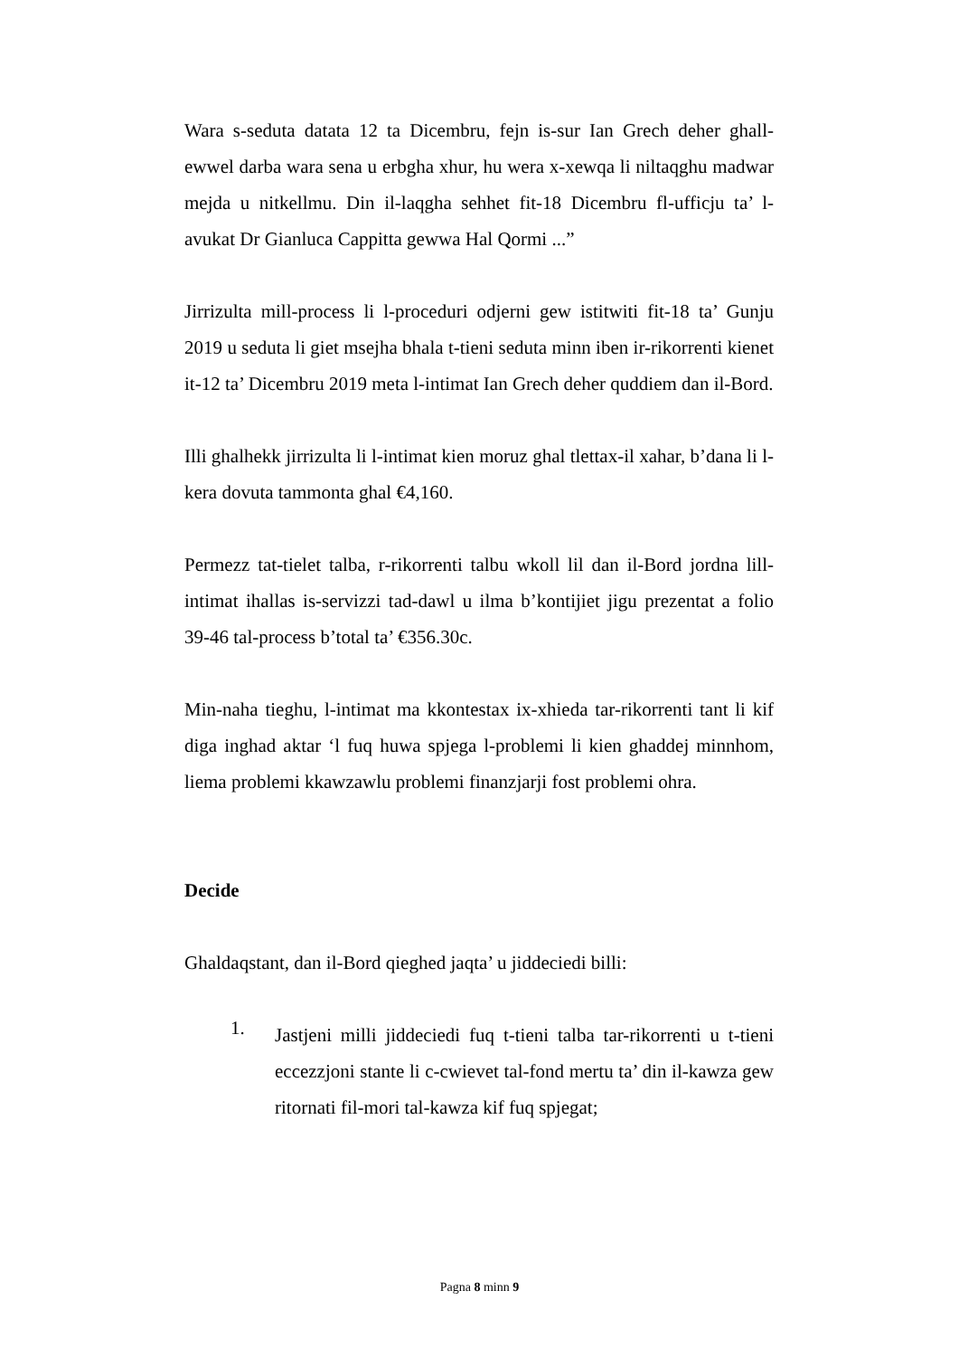Wara s-seduta datata 12 ta Dicembru, fejn is-sur Ian Grech deher ghall-ewwel darba wara sena u erbgha xhur, hu wera x-xewqa li niltaqghu madwar mejda u nitkellmu. Din il-laqgha sehhet fit-18 Dicembru fl-ufficju ta’ l-avukat Dr Gianluca Cappitta gewwa Hal Qormi ...”
Jirrizulta mill-process li l-proceduri odjerni gew istitwiti fit-18 ta’ Gunju 2019 u seduta li giet msejha bhala t-tieni seduta minn iben ir-rikorrenti kienet it-12 ta’ Dicembru 2019 meta l-intimat Ian Grech deher quddiem dan il-Bord.
Illi ghalhekk jirrizulta li l-intimat kien moruz ghal tlettax-il xahar, b’dana li l-kera dovuta tammonta ghal €4,160.
Permezz tat-tielet talba, r-rikorrenti talbu wkoll lil dan il-Bord jordna lill-intimat ihallas is-servizzi tad-dawl u ilma b’kontijiet jigu prezentat a folio 39-46 tal-process b’total ta’ €356.30c.
Min-naha tieghu, l-intimat ma kkontestax ix-xhieda tar-rikorrenti tant li kif diga inghad aktar ‘l fuq huwa spjega l-problemi li kien ghaddej minnhom, liema problemi kkawzawlu problemi finanzjarji fost problemi ohra.
Decide
Ghaldaqstant, dan il-Bord qieghed jaqta’ u jiddeciedi billi:
1.
Jastjeni milli jiddeciedi fuq t-tieni talba tar-rikorrenti u t-tieni eccezzjoni stante li c-cwievet tal-fond mertu ta’ din il-kawza gew ritornati fil-mori tal-kawza kif fuq spjegat;
Pagna 8 minn 9